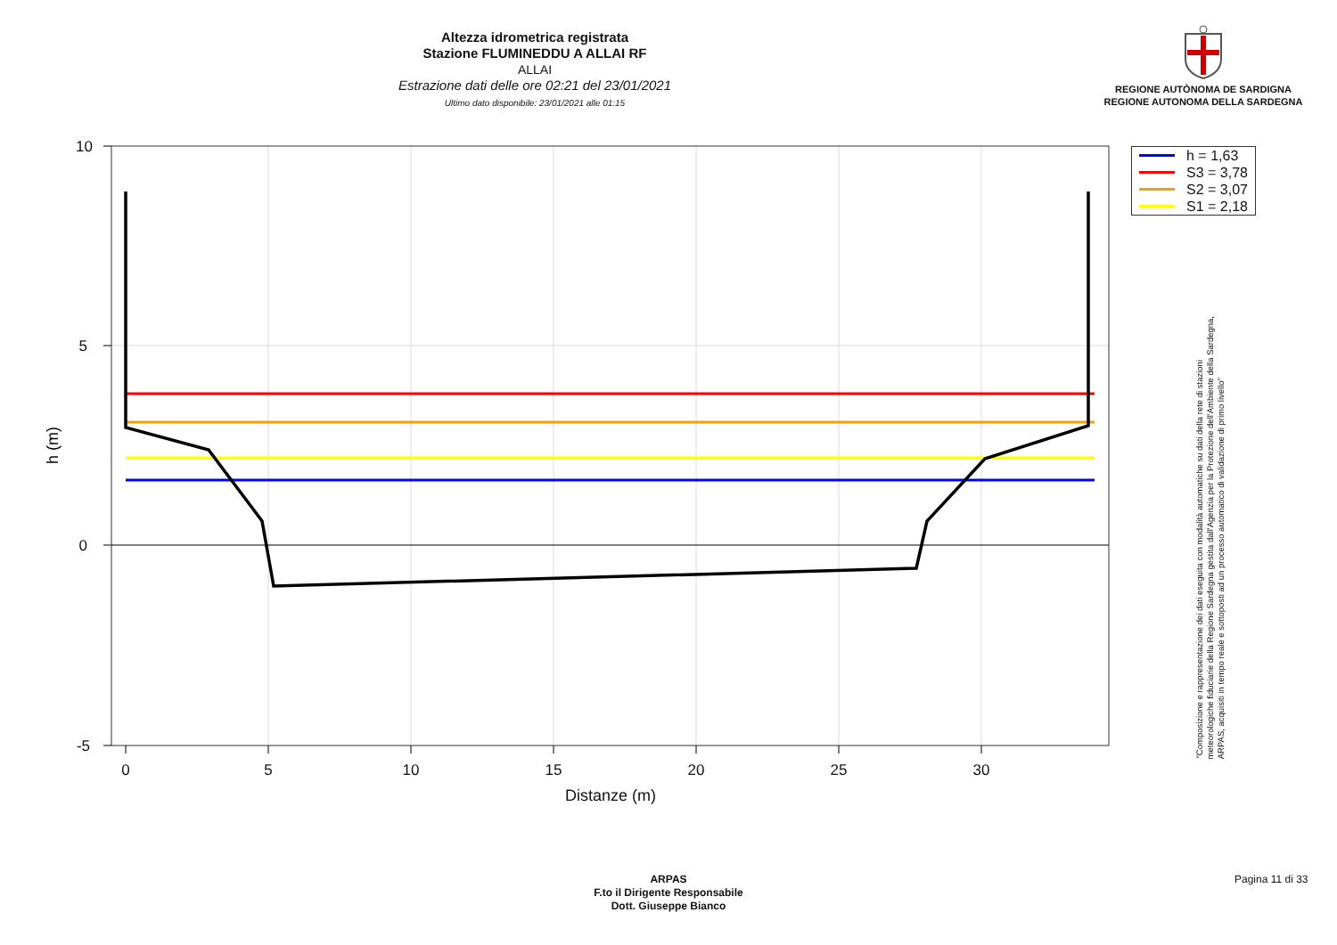Altezza idrometrica registrata
Stazione FLUMINEDDU A ALLAI RF
ALLAI
Estrazione dati delle ore 02:21 del 23/01/2021
Ultimo dato disponibile: 23/01/2021 alle 01:15
REGIONE AUTÒNOMA DE SARDIGNA
REGIONE AUTONOMA DELLA SARDEGNA
10
5
0
-5
0
5
10
15
20
25
30
Distanze (m)
h (m)
h = 1,63
S3 = 3,78
S2 = 3,07
S1 = 2,18
"Composizione e rappresentazione dei dati eseguita con modalità automatiche su dati della rete di stazioni
meteorologiche fiduciarie della Regione Sardegna gestita dall'Agenzia per la Protezione dell'Ambiente della Sardegna,
ARPAS, acquisiti in tempo reale e sottoposti ad un processo automatico di validazione di primo livello"
ARPAS
F.to il Dirigente Responsabile
Dott. Giuseppe Bianco
Pagina 11 di 33